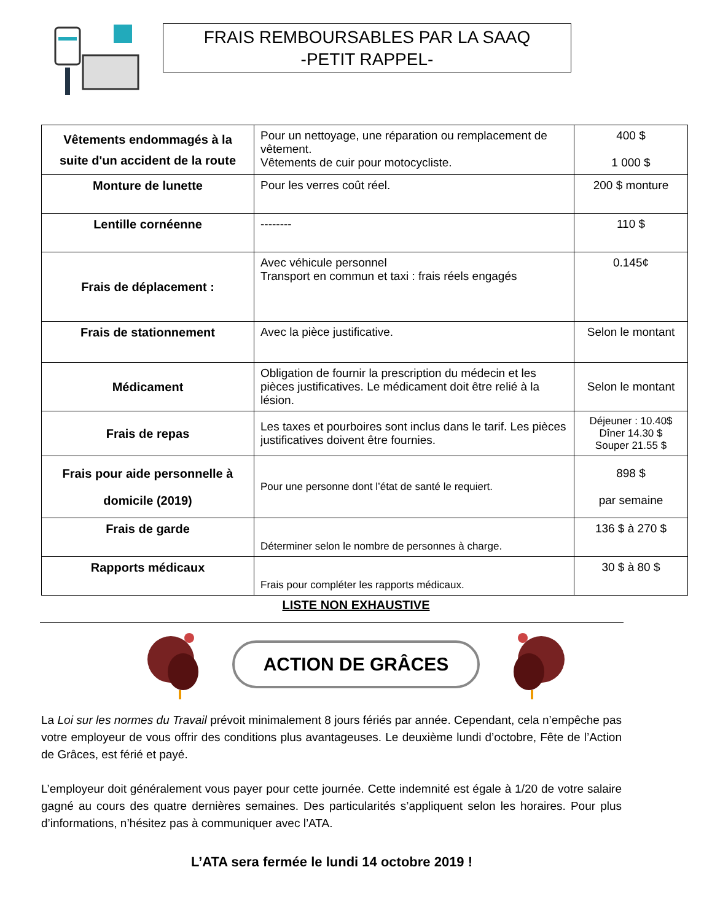FRAIS REMBOURSABLES PAR LA SAAQ
-PETIT RAPPEL-
| Vêtements endommagés à la suite d'un accident de la route | Pour un nettoyage, une réparation ou remplacement de vêtement. Vêtements de cuir pour motocycliste. | 400 $ 1 000 $ |
| Monture de lunette | Pour les verres coût réel. | 200 $ monture |
| Lentille cornéenne | -------- | 110 $ |
| Frais de déplacement : | Avec véhicule personnel Transport en commun et taxi : frais réels engagés | 0.145¢ |
| Frais de stationnement | Avec la pièce justificative. | Selon le montant |
| Médicament | Obligation de fournir la prescription du médecin et les pièces justificatives. Le médicament doit être relié à la lésion. | Selon le montant |
| Frais de repas | Les taxes et pourboires sont inclus dans le tarif. Les pièces justificatives doivent être fournies. | Déjeuner : 10.40$ Dîner 14.30 $ Souper 21.55 $ |
| Frais pour aide personnelle à domicile (2019) | Pour une personne dont l’état de santé le requiert. | 898 $ par semaine |
| Frais de garde | Déterminer selon le nombre de personnes à charge. | 136 $ à 270 $ |
| Rapports médicaux | Frais pour compléter les rapports médicaux. | 30 $ à 80 $ |
LISTE NON EXHAUSTIVE
ACTION DE GRÂCES
La Loi sur les normes du Travail prévoit minimalement 8 jours fériés par année. Cependant, cela n’empêche pas votre employeur de vous offrir des conditions plus avantageuses. Le deuxième lundi d’octobre, Fête de l’Action de Grâces, est férié et payé.
L’employeur doit généralement vous payer pour cette journée. Cette indemnité est égale à 1/20 de votre salaire gagné au cours des quatre dernières semaines. Des particularités s’appliquent selon les horaires. Pour plus d’informations, n’hésitez pas à communiquer avec l’ATA.
L’ATA sera fermée le lundi 14 octobre 2019 !